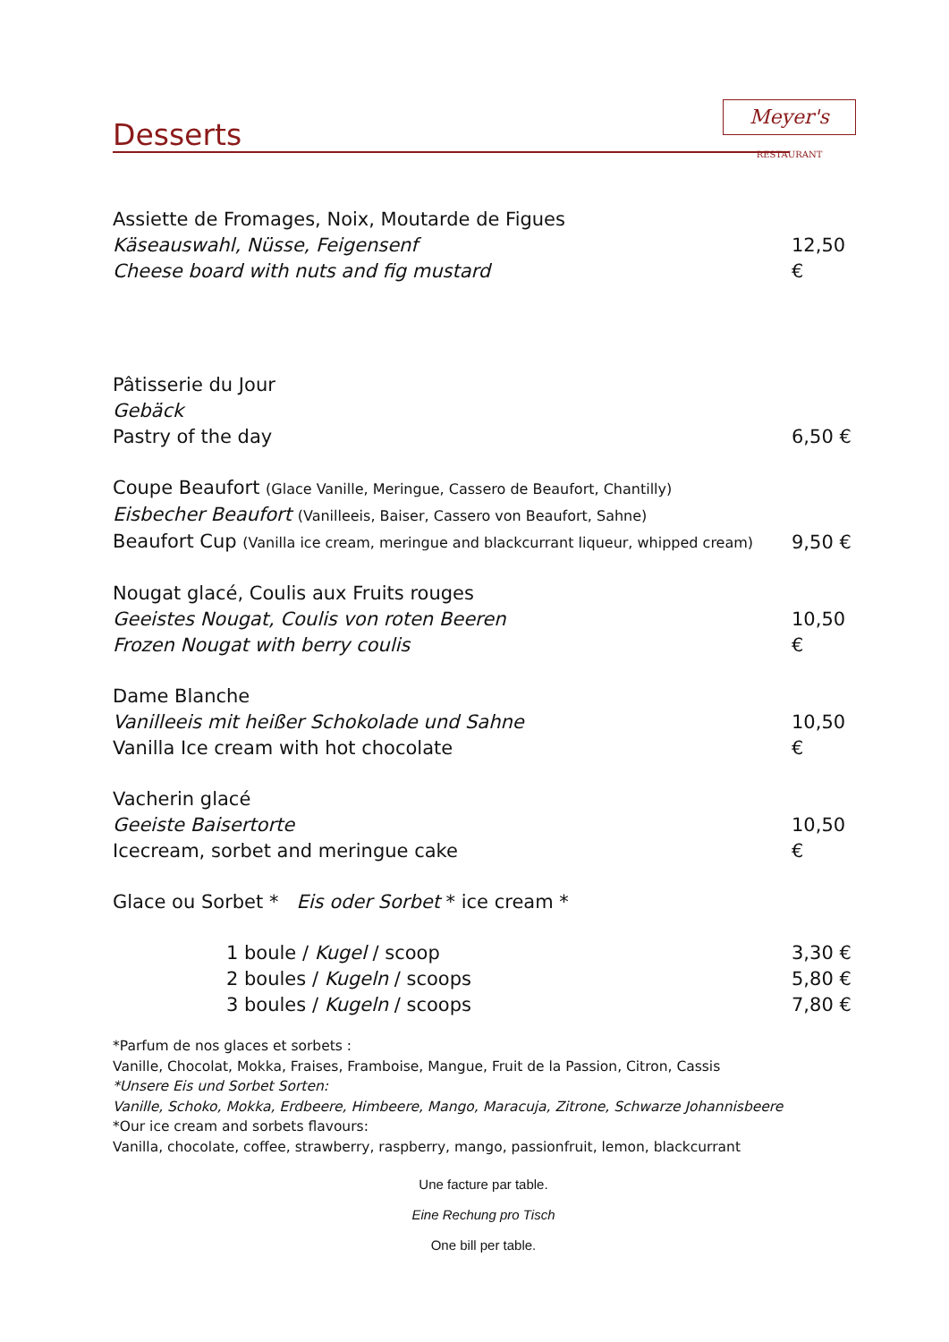Meyer's RESTAURANT
Desserts
Assiette de Fromages, Noix, Moutarde de Figues
Käseauswahl, Nüsse, Feigensenf
Cheese board with nuts and fig mustard
12,50 €
Pâtisserie du Jour
Gebäck
Pastry of the day
6,50 €
Coupe Beaufort (Glace Vanille, Meringue, Cassero de Beaufort, Chantilly)
Eisbecher Beaufort (Vanilleeis, Baiser, Cassero von Beaufort, Sahne)
Beaufort Cup (Vanilla ice cream, meringue and blackcurrant liqueur, whipped cream)
9,50 €
Nougat glacé, Coulis aux Fruits rouges
Geeistes Nougat, Coulis von roten Beeren
Frozen Nougat with berry coulis
10,50 €
Dame Blanche
Vanilleeis mit heißer Schokolade und Sahne
Vanilla Ice cream with hot chocolate
10,50 €
Vacherin glacé
Geeiste Baisertorte
Icecream, sorbet and meringue cake
10,50 €
Glace ou Sorbet * Eis oder Sorbet * ice cream *
1 boule / Kugel / scoop
2 boules / Kugeln / scoops
3 boules / Kugeln / scoops
3,30 €
5,80 €
7,80 €
*Parfum de nos glaces et sorbets :
Vanille, Chocolat, Mokka, Fraises, Framboise, Mangue, Fruit de la Passion, Citron, Cassis
*Unsere Eis und Sorbet Sorten:
Vanille, Schoko, Mokka, Erdbeere, Himbeere, Mango, Maracuja, Zitrone, Schwarze Johannisbeere
*Our ice cream and sorbets flavours:
Vanilla, chocolate, coffee, strawberry, raspberry, mango, passionfruit, lemon, blackcurrant
Une facture par table.
Eine Rechung pro Tisch
One bill per table.